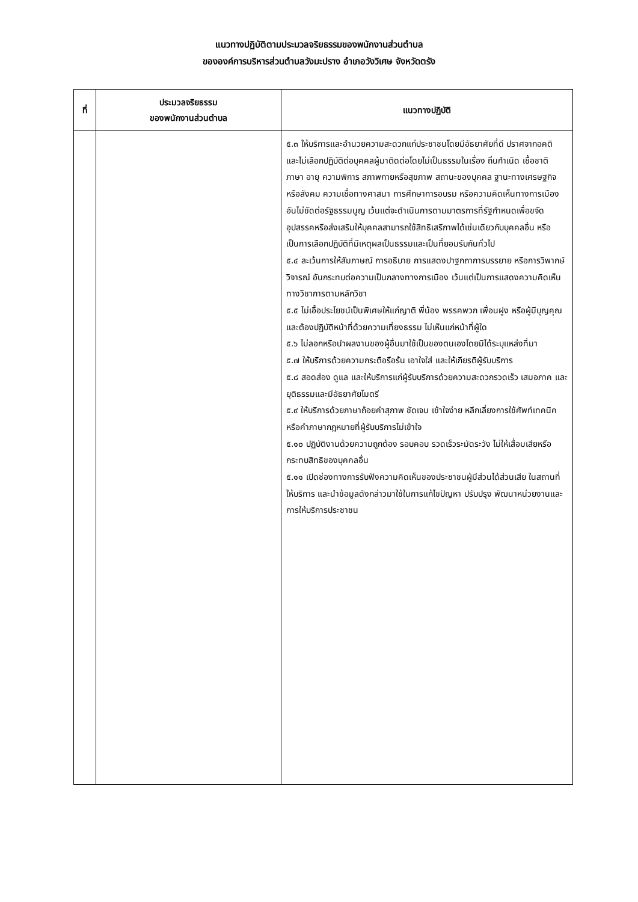แนวทางปฏิบัติตามประมวลจริยธรรมของพนักงานส่วนตำบล
ขององค์การบริหารส่วนตำบลวังมะปราง อำเภอวังวิเศษ จังหวัดตรัง
| ที่ | ประมวลจริยธรรม ของพนักงานส่วนตำบล | แนวทางปฏิบัติ |
| --- | --- | --- |
| | | ๕.๓ ให้บริการและอำนวยความสะดวกแก่ประชาชนโดยมีอัธยาศัยที่ดี ปราศจากอคติ และไม่เลือกปฏิบัติต่อบุคคลผู้มาติดต่อโดยไม่เป็นธรรมในเรื่อง ถิ่นกำเนิด เชื้อชาติ ภาษา อายุ ความพิการ สภาพกายหรือสุขภาพ สถานะของบุคคล ฐานะทางเศรษฐกิจหรือสังคม ความเชื่อทางศาสนา การศึกษาการอบรม หรือความคิดเห็นทางการเมือง อันไม่ขัดต่อรัฐธรรมนูญ เว้นแต่จะดำเนินการตามมาตรการที่รัฐกำหนดเพื่อขจัดอุปสรรคหรือส่งเสริมให้บุคคลสามารถใช้สิทธิเสรีภาพได้เช่นเดียวกับบุคคลอื่น หรือเป็นการเลือกปฏิบัติที่มีเหตุผลเป็นธรรมและเป็นที่ยอมรับกันทั่วไป ๕.๔ ละเว้นการให้สัมภาษณ์ การอธิบาย การแสดงปาฐกถาการบรรยาย หรือการวิพากษ์วิจารณ์ อันกระทบต่อความเป็นกลางทางการเมือง เว้นแต่เป็นการแสดงความคิดเห็นทางวิชาการตามหลักวิชา ๕.๕ ไม่เอื้อประโยชน์เป็นพิเศษให้แก่ญาติ พี่น้อง พรรคพวก เพื่อนฝูง หรือผู้มีบุญคุณ และต้องปฏิบัติหน้าที่ด้วยความเที่ยงธรรม ไม่เห็นแก่หน้าที่ผู้ใด ๕.๖ ไม่ลอกหรือนำผลงานของผู้อื่นมาใช้เป็นของตนเองโดยมิได้ระบุแหล่งที่มา ๕.๗ ให้บริการด้วยความกระตือรือร้น เอาใจใส่ และให้เกียรติผู้รับบริการ ๕.๘ สอดส่อง ดูแล และให้บริการแก่ผู้รับบริการด้วยความสะดวกรวดเร็ว เสมอภาค และยุติธรรมและมีอัธยาศัยไมตรี ๕.๙ ให้บริการด้วยภาษาถ้อยคำสุภาพ ชัดเจน เข้าใจง่าย หลีกเลี่ยงการใช้ศัพท์เทคนิคหรือคำภาษากฎหมายที่ผู้รับบริการไม่เข้าใจ ๕.๑๐ ปฏิบัติงานด้วยความถูกต้อง รอบคอบ รวดเร็วระมัดระวัง ไม่ให้เสื่อมเสียหรือกระทบสิทธิของบุคคลอื่น ๕.๑๑ เปิดช่องทางการรับฟังความคิดเห็นของประชาชนผู้มีส่วนได้ส่วนเสีย ในสถานที่ให้บริการ และนำข้อมูลดังกล่าวมาใช้ในการแก้ไขปัญหา ปรับปรุง พัฒนาหน่วยงานและการให้บริการประชาชน |